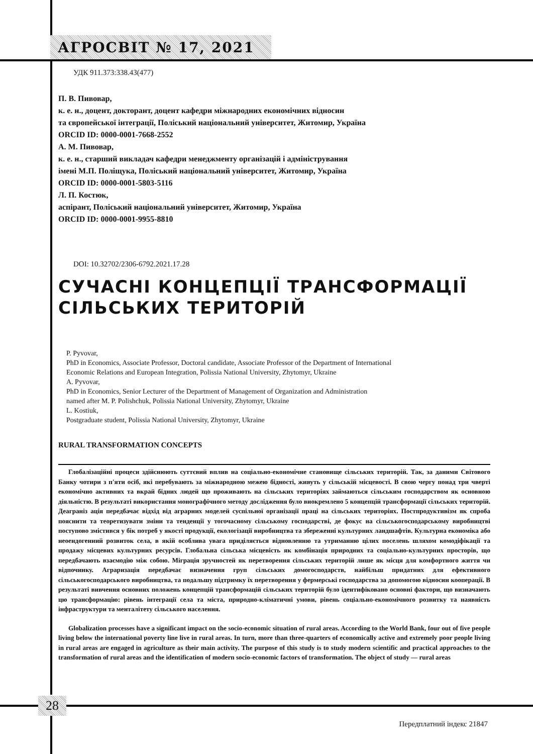АГРОСВІТ № 17, 2021
УДК 911.373:338.43(477)
П. В. Пивовар,
к. е. н., доцент, докторант, доцент кафедри міжнародних економічних відносин
та європейської інтеграції, Поліський національний університет, Житомир, Україна
ORCID ID: 0000-0001-7668-2552
А. М. Пивовар,
к. е. н., старший викладач кафедри менеджменту організацій і адміністрування
імені М.П. Поліщука, Поліський національний університет, Житомир, Україна
ORCID ID: 0000-0001-5803-5116
Л. П. Костюк,
аспірант, Поліський національний університет, Житомир, Україна
ORCID ID: 0000-0001-9955-8810
DOI: 10.32702/2306-6792.2021.17.28
СУЧАСНІ КОНЦЕПЦІЇ ТРАНСФОРМАЦІЇ СІЛЬСЬКИХ ТЕРИТОРІЙ
P. Pyvovar,
PhD in Economics, Associate Professor, Doctoral candidate, Associate Professor of the Department of International
Economic Relations and European Integration, Polissia National University, Zhytomyr, Ukraine
A. Pyvovar,
PhD in Economics, Senior Lecturer of the Department of Management of Organization and Administration
named after M. P. Polishchuk, Polissia National University, Zhytomyr, Ukraine
L. Kostiuk,
Postgraduate student, Polissia National University, Zhytomyr, Ukraine
RURAL TRANSFORMATION CONCEPTS
Глобалізаційні процеси здійснюють суттєвий вплив на соціально-економічне становище сільських територій. Так, за даними Світового Банку чотири з п'яти осіб, які перебувають за міжнародною межею бідності, живуть у сільській місцевості. В свою чергу понад три чверті економічно активних та вкрай бідних людей що проживають на сільських територіях займаються сільським господарством як основною діяльністю. В результаті використання монографічного методу дослідження було виокремлено 5 концепцій трансформації сільських територій. Деаграніз ація передбачає відхід від аграрних моделей суспільної організації праці на сільських територіях. Постпродуктивізм як спроба пояснити та теоретизувати зміни та тенденції у тогочасному сільському господарстві, де фокус на сільськогосподарському виробництві поступово змістився у бік потреб у якості продукції, екологізації виробництва та збереженні культурних ландшафтів. Культурна економіка або неоендогенний розвиток села, в якій особлива увага приділяється відновленню та утриманню цілих поселень шляхом комодіфікації та продажу місцевих культурних ресурсів. Глобальна сільська місцевість як комбінація природних та соціально-культурних просторів, що передбачають взаємодію між собою. Міграція зручностей як перетворення сільських територій лише як місця для комфортного життя чи відпочинку. Аграризація передбачає визначення груп сільських домогосподарств, найбільш придатних для ефективного сільськогосподарського виробництва, та подальшу підтримку їх перетворення у фермерські господарства за допомогою відносин кооперації. В результаті вивчення основних положень концепцій трансформацій сільських територій було ідентифіковано основні фактори, що визначають цю трансформацію: рівень інтеграції села та міста, природно-кліматичні умови, рівень соціально-економічного розвитку та наявність інфраструктури та менталітету сільського населення.
Globalization processes have a significant impact on the socio-economic situation of rural areas. According to the World Bank, four out of five people living below the international poverty line live in rural areas. In turn, more than three-quarters of economically active and extremely poor people living in rural areas are engaged in agriculture as their main activity. The purpose of this study is to study modern scientific and practical approaches to the transformation of rural areas and the identification of modern socio-economic factors of transformation. The object of study — rural areas
28
Передплатний індекс 21847